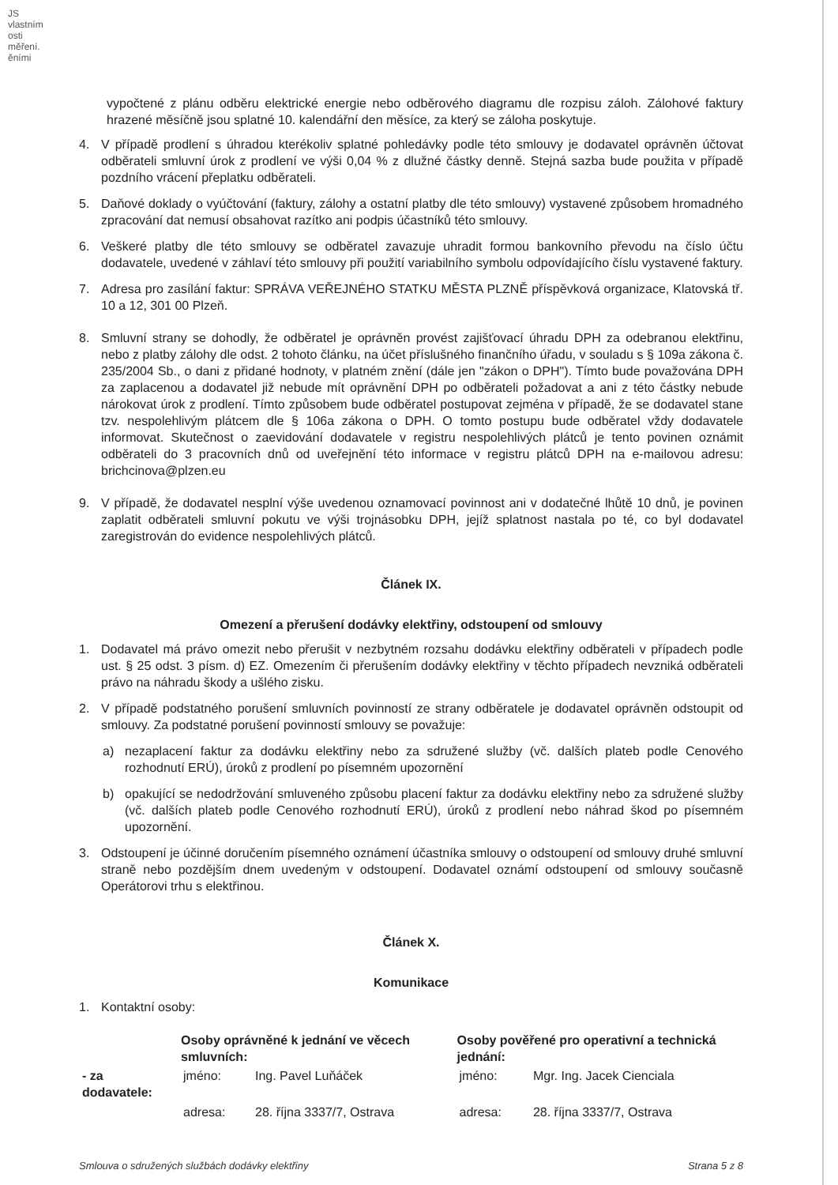JS vlastním osti měření. ěními
vypočtené z plánu odběru elektrické energie nebo odběrového diagramu dle rozpisu záloh. Zálohové faktury hrazené měsíčně jsou splatné 10. kalendářní den měsíce, za který se záloha poskytuje.
4. V případě prodlení s úhradou kterékoliv splatné pohledávky podle této smlouvy je dodavatel oprávněn účtovat odběrateli smluvní úrok z prodlení ve výši 0,04 % z dlužné částky denně. Stejná sazba bude použita v případě pozdního vrácení přeplatku odběrateli.
5. Daňové doklady o vyúčtování (faktury, zálohy a ostatní platby dle této smlouvy) vystavené způsobem hromadného zpracování dat nemusí obsahovat razítko ani podpis účastníků této smlouvy.
6. Veškeré platby dle této smlouvy se odběratel zavazuje uhradit formou bankovního převodu na číslo účtu dodavatele, uvedené v záhlaví této smlouvy při použití variabilního symbolu odpovídajícího číslu vystavené faktury.
7. Adresa pro zasílání faktur: SPRÁVA VEŘEJNÉHO STATKU MĚSTA PLZNĚ příspěvková organizace, Klatovská tř. 10 a 12, 301 00 Plzeň.
8. Smluvní strany se dohodly, že odběratel je oprávněn provést zajišťovací úhradu DPH za odebranou elektřinu, nebo z platby zálohy dle odst. 2 tohoto článku, na účet příslušného finančního úřadu, v souladu s § 109a zákona č. 235/2004 Sb., o dani z přidané hodnoty, v platném znění (dále jen "zákon o DPH"). Tímto bude považována DPH za zaplacenou a dodavatel již nebude mít oprávnění DPH po odběrateli požadovat a ani z této částky nebude nárokovat úrok z prodlení. Tímto způsobem bude odběratel postupovat zejména v případě, že se dodavatel stane tzv. nespolehlivým plátcem dle § 106a zákona o DPH. O tomto postupu bude odběratel vždy dodavatele informovat. Skutečnost o zaevidování dodavatele v registru nespolehlivých plátců je tento povinen oznámit odběrateli do 3 pracovních dnů od uveřejnění této informace v registru plátců DPH na e-mailovou adresu: brichcinova@plzen.eu
9. V případě, že dodavatel nesplní výše uvedenou oznamovací povinnost ani v dodatečné lhůtě 10 dnů, je povinen zaplatit odběrateli smluvní pokutu ve výši trojnásobku DPH, jejíž splatnost nastala po té, co byl dodavatel zaregistrován do evidence nespolehlivých plátců.
Článek IX.
Omezení a přerušení dodávky elektřiny, odstoupení od smlouvy
1. Dodavatel má právo omezit nebo přerušit v nezbytném rozsahu dodávku elektřiny odběrateli v případech podle ust. § 25 odst. 3 písm. d) EZ. Omezením či přerušením dodávky elektřiny v těchto případech nevzniká odběrateli právo na náhradu škody a ušlého zisku.
2. V případě podstatného porušení smluvních povinností ze strany odběratele je dodavatel oprávněn odstoupit od smlouvy. Za podstatné porušení povinností smlouvy se považuje:
a) nezaplacení faktur za dodávku elektřiny nebo za sdružené služby (vč. dalších plateb podle Cenového rozhodnutí ERÚ), úroků z prodlení po písemném upozornění
b) opakující se nedodržování smluveného způsobu placení faktur za dodávku elektřiny nebo za sdružené služby (vč. dalších plateb podle Cenového rozhodnutí ERÚ), úroků z prodlení nebo náhrad škod po písemném upozornění.
3. Odstoupení je účinné doručením písemného oznámení účastníka smlouvy o odstoupení od smlouvy druhé smluvní straně nebo pozdějším dnem uvedeným v odstoupení. Dodavatel oznámí odstoupení od smlouvy současně Operátorovi trhu s elektřinou.
Článek X.
Komunikace
1. Kontaktní osoby:
| | Osoby oprávněné k jednání ve věcech smluvních: | | Osoby pověřené pro operativní a technická jednání: | |
| - za dodavatele: | jméno: | Ing. Pavel Luňáček | jméno: | Mgr. Ing. Jacek Cienciala |
| | adresa: | 28. října 3337/7, Ostrava | adresa: | 28. října 3337/7, Ostrava |
Smlouva o sdružených službách dodávky elektřiny Strana 5 z 8